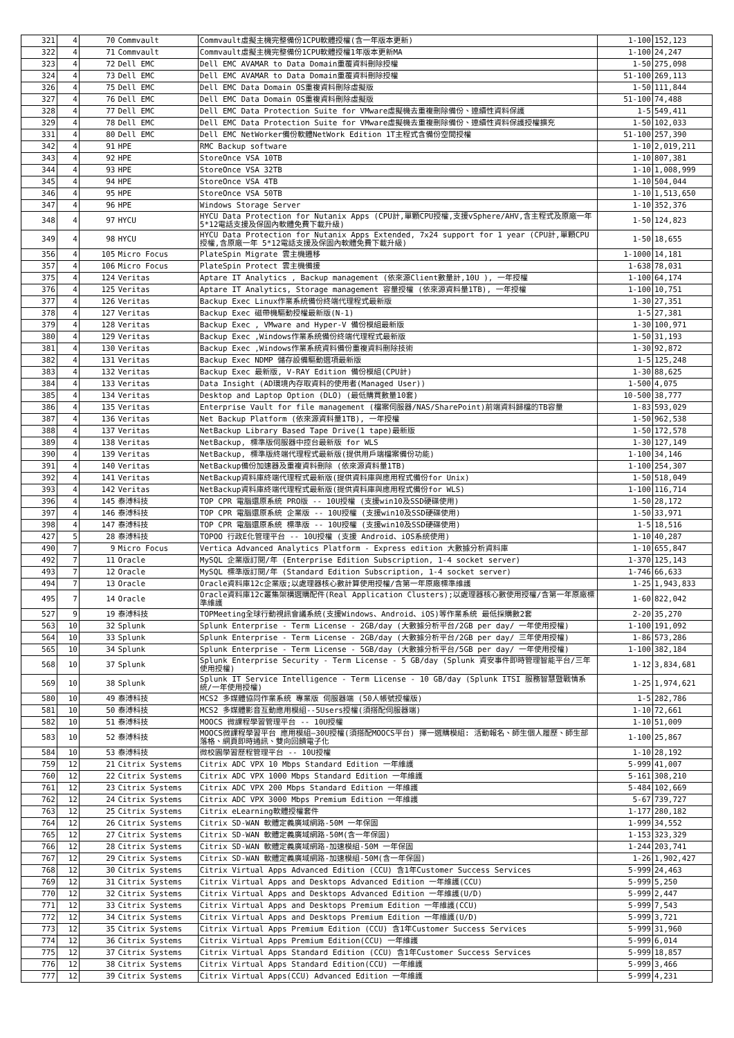| 321 | 4 | 70 | Commvault | Commvault虛擬主機完整備份1CPU軟體授權(含一年版本更新) | 1-100 | 152,123 |
| 322 | 4 | 71 | Commvault | Commvault虛擬主機完整備份1CPU軟體授權1年版本更新MA | 1-100 | 24,247 |
| 323 | 4 | 72 | Dell EMC | Dell EMC AVAMAR to Data Domain重覆資料刪除授權 | 1-50 | 275,098 |
| 324 | 4 | 73 | Dell EMC | Dell EMC AVAMAR to Data Domain重覆資料刪除授權 | 51-100 | 269,113 |
| 326 | 4 | 75 | Dell EMC | Dell EMC Data Domain OS重複資料刪除虛擬版 | 1-50 | 111,844 |
| 327 | 4 | 76 | Dell EMC | Dell EMC Data Domain OS重複資料刪除虛擬版 | 51-100 | 74,488 |
| 328 | 4 | 77 | Dell EMC | Dell EMC Data Protection Suite for VMware虛擬機去重複刪除備份、連續性資料保護 | 1-5 | 549,411 |
| 329 | 4 | 78 | Dell EMC | Dell EMC Data Protection Suite for VMware虛擬機去重複刪除備份、連續性資料保護授權擴充 | 1-50 | 102,033 |
| 331 | 4 | 80 | Dell EMC | Dell EMC NetWorker備份軟體NetWork Edition 1T主程式含備份空間授權 | 51-100 | 257,390 |
| 342 | 4 | 91 | HPE | RMC Backup software | 1-10 | 2,019,211 |
| 343 | 4 | 92 | HPE | StoreOnce VSA 10TB | 1-10 | 807,381 |
| 344 | 4 | 93 | HPE | StoreOnce VSA 32TB | 1-10 | 1,008,999 |
| 345 | 4 | 94 | HPE | StoreOnce VSA 4TB | 1-10 | 504,044 |
| 346 | 4 | 95 | HPE | StoreOnce VSA 50TB | 1-10 | 1,513,650 |
| 347 | 4 | 96 | HPE | Windows Storage Server | 1-10 | 352,376 |
| 348 | 4 | 97 | HYCU | HYCU Data Protection for Nutanix Apps (CPU計,單顆CPU授權,支援vSphere/AHV,含主程式及原廠一年 5*12電話支援及保固內軟體免費下載升級) | 1-50 | 124,823 |
| 349 | 4 | 98 | HYCU | HYCU Data Protection for Nutanix Apps Extended, 7x24 support for 1 year (CPU計,單顆CPU授權,含原廠一年 5*12電話支援及保固內軟體免費下載升級) | 1-50 | 18,655 |
| 356 | 4 | 105 | Micro Focus | PlateSpin Migrate 雲主機遷移 | 1-1000 | 14,181 |
| 357 | 4 | 106 | Micro Focus | PlateSpin Protect 雲主機備援 | 1-638 | 78,031 |
| 375 | 4 | 124 | Veritas | Aptare IT Analytics , Backup management (依來源Client數量計,10U ), 一年授權 | 1-100 | 64,174 |
| 376 | 4 | 125 | Veritas | Aptare IT Analytics, Storage management 容量授權 (依來源資料量1TB), 一年授權 | 1-100 | 10,751 |
| 377 | 4 | 126 | Veritas | Backup Exec Linux作業系統備份終端代理程式最新版 | 1-30 | 27,351 |
| 378 | 4 | 127 | Veritas | Backup Exec 磁帶機驅動授權最新版(N-1) | 1-5 | 27,381 |
| 379 | 4 | 128 | Veritas | Backup Exec , VMware and Hyper-V 備份模組最新版 | 1-30 | 100,971 |
| 380 | 4 | 129 | Veritas | Backup Exec ,Windows作業系統備份終端代理程式最新版 | 1-50 | 31,193 |
| 381 | 4 | 130 | Veritas | Backup Exec ,Windows作業系統資料備份重複資料刪除技術 | 1-30 | 92,872 |
| 382 | 4 | 131 | Veritas | Backup Exec NDMP 儲存設備驅動選項最新版 | 1-5 | 125,248 |
| 383 | 4 | 132 | Veritas | Backup Exec 最新版, V-RAY Edition 備份模組(CPU計) | 1-30 | 88,625 |
| 384 | 4 | 133 | Veritas | Data Insight (AD環境內存取資料的使用者(Managed User)) | 1-500 | 4,075 |
| 385 | 4 | 134 | Veritas | Desktop and Laptop Option (DLO) (最低購買數量10套) | 10-500 | 38,777 |
| 386 | 4 | 135 | Veritas | Enterprise Vault for file management (檔案伺服器/NAS/SharePoint)前端資料歸檔的TB容量 | 1-83 | 593,029 |
| 387 | 4 | 136 | Veritas | Net Backup Platform (依來源資料量1TB), 一年授權 | 1-50 | 962,538 |
| 388 | 4 | 137 | Veritas | NetBackup Library Based Tape Drive(1 tape)最新版 | 1-50 | 172,578 |
| 389 | 4 | 138 | Veritas | NetBackup, 標準版伺服器中控台最新版 for WLS | 1-30 | 127,149 |
| 390 | 4 | 139 | Veritas | NetBackup, 標準版終端代理程式最新版(提供用戶端檔案備份功能) | 1-100 | 34,146 |
| 391 | 4 | 140 | Veritas | NetBackup備份加速器及重複資料刪除 (依來源資料量1TB) | 1-100 | 254,307 |
| 392 | 4 | 141 | Veritas | NetBackup資料庫終端代理程式最新版(提供資料庫與應用程式備份for Unix) | 1-50 | 518,049 |
| 393 | 4 | 142 | Veritas | NetBackup資料庫終端代理程式最新版(提供資料庫與應用程式備份for WLS) | 1-100 | 116,714 |
| 396 | 4 | 145 | 泰溥科技 | TOP CPR 電腦還原系統 PRO版 -- 10U授權 (支援win10及SSD硬碟使用) | 1-50 | 28,172 |
| 397 | 4 | 146 | 泰溥科技 | TOP CPR 電腦還原系統 企業版 -- 10U授權 (支援win10及SSD硬碟使用) | 1-50 | 33,971 |
| 398 | 4 | 147 | 泰溥科技 | TOP CPR 電腦還原系統 標準版 -- 10U授權 (支援win10及SSD硬碟使用) | 1-5 | 18,516 |
| 427 | 5 | 28 | 泰溥科技 | TOPOO 行政E化管理平台 -- 10U授權 (支援 Android、iOS系統使用) | 1-10 | 40,287 |
| 490 | 7 | 9 | Micro Focus | Vertica Advanced Analytics Platform - Express edition 大數據分析資料庫 | 1-10 | 655,847 |
| 492 | 7 | 11 | Oracle | MySQL 企業版訂閱/年 (Enterprise Edition Subscription, 1-4 socket server) | 1-370 | 125,143 |
| 493 | 7 | 12 | Oracle | MySQL 標準版訂閱/年 (Standard Edition Subscription, 1-4 socket server) | 1-746 | 66,633 |
| 494 | 7 | 13 | Oracle | Oracle資料庫12c企業版;以處理器核心數計算使用授權/含第一年原廠標準維護 | 1-25 | 1,943,833 |
| 495 | 7 | 14 | Oracle | Oracle資料庫12c叢集架構選購配件(Real Application Clusters);以處理器核心數使用授權/含第一年原廠標準維護 | 1-60 | 822,042 |
| 527 | 9 | 19 | 泰溥科技 | TOPMeeting全球行動視訊會議系統(支援Windows、Android、iOS)等作業系統 最低採購數2套 | 2-20 | 35,270 |
| 563 | 10 | 32 | Splunk | Splunk Enterprise - Term License - 2GB/day (大數據分析平台/2GB per day/ 一年使用授權) | 1-100 | 191,092 |
| 564 | 10 | 33 | Splunk | Splunk Enterprise - Term License - 2GB/day (大數據分析平台/2GB per day/ 三年使用授權) | 1-86 | 573,286 |
| 565 | 10 | 34 | Splunk | Splunk Enterprise - Term License - 5GB/day (大數據分析平台/5GB per day/ 一年使用授權) | 1-100 | 382,184 |
| 568 | 10 | 37 | Splunk | Splunk Enterprise Security - Term License - 5 GB/day (Splunk 資安事件即時管理智能平台/三年使用授權) | 1-12 | 3,834,681 |
| 569 | 10 | 38 | Splunk | Splunk IT Service Intelligence - Term License - 10 GB/day (Splunk ITSI 服務智慧暨戰情系統/一年使用授權) | 1-25 | 1,974,621 |
| 580 | 10 | 49 | 泰溥科技 | MCS2 多媒體協同作業系統 專業版 伺服器端 (50人帳號授權版) | 1-5 | 282,786 |
| 581 | 10 | 50 | 泰溥科技 | MCS2 多媒體影音互動應用模組--5Users授權(須搭配伺服器端) | 1-10 | 72,661 |
| 582 | 10 | 51 | 泰溥科技 | MOOCS 微課程學習管理平台 -- 10U授權 | 1-10 | 51,009 |
| 583 | 10 | 52 | 泰溥科技 | MOOCS微課程學習平台 應用模組—30U授權(須搭配MOOCS平台) 擇一選購模組: 活動報名、師生個人履歷、師生部落格、網頁即時通訊、雙向回饋電子化 | 1-100 | 25,867 |
| 584 | 10 | 53 | 泰溥科技 | 微校園學習歷程管理平台 -- 10U授權 | 1-10 | 28,192 |
| 759 | 12 | 21 | Citrix Systems | Citrix ADC VPX 10 Mbps Standard Edition 一年維護 | 5-999 | 41,007 |
| 760 | 12 | 22 | Citrix Systems | Citrix ADC VPX 1000 Mbps Standard Edition 一年維護 | 5-161 | 308,210 |
| 761 | 12 | 23 | Citrix Systems | Citrix ADC VPX 200 Mbps Standard Edition 一年維護 | 5-484 | 102,669 |
| 762 | 12 | 24 | Citrix Systems | Citrix ADC VPX 3000 Mbps Premium Edition 一年維護 | 5-67 | 739,727 |
| 763 | 12 | 25 | Citrix Systems | Citrix eLearning軟體授權套件 | 1-177 | 280,182 |
| 764 | 12 | 26 | Citrix Systems | Citrix SD-WAN 軟體定義廣域網路-50M 一年保固 | 1-999 | 34,552 |
| 765 | 12 | 27 | Citrix Systems | Citrix SD-WAN 軟體定義廣域網路-50M(含一年保固) | 1-153 | 323,329 |
| 766 | 12 | 28 | Citrix Systems | Citrix SD-WAN 軟體定義廣域網路-加速模組-50M 一年保固 | 1-244 | 203,741 |
| 767 | 12 | 29 | Citrix Systems | Citrix SD-WAN 軟體定義廣域網路-加速模組-50M(含一年保固) | 1-26 | 1,902,427 |
| 768 | 12 | 30 | Citrix Systems | Citrix Virtual Apps Advanced Edition (CCU) 含1年Customer Success Services | 5-999 | 24,463 |
| 769 | 12 | 31 | Citrix Systems | Citrix Virtual Apps and Desktops Advanced Edition 一年維護(CCU) | 5-999 | 5,250 |
| 770 | 12 | 32 | Citrix Systems | Citrix Virtual Apps and Desktops Advanced Edition 一年維護(U/D) | 5-999 | 2,447 |
| 771 | 12 | 33 | Citrix Systems | Citrix Virtual Apps and Desktops Premium Edition 一年維護(CCU) | 5-999 | 7,543 |
| 772 | 12 | 34 | Citrix Systems | Citrix Virtual Apps and Desktops Premium Edition 一年維護(U/D) | 5-999 | 3,721 |
| 773 | 12 | 35 | Citrix Systems | Citrix Virtual Apps Premium Edition (CCU) 含1年Customer Success Services | 5-999 | 31,960 |
| 774 | 12 | 36 | Citrix Systems | Citrix Virtual Apps Premium Edition(CCU) 一年維護 | 5-999 | 6,014 |
| 775 | 12 | 37 | Citrix Systems | Citrix Virtual Apps Standard Edition (CCU) 含1年Customer Success Services | 5-999 | 18,857 |
| 776 | 12 | 38 | Citrix Systems | Citrix Virtual Apps Standard Edition(CCU) 一年維護 | 5-999 | 3,466 |
| 777 | 12 | 39 | Citrix Systems | Citrix Virtual Apps(CCU) Advanced Edition 一年維護 | 5-999 | 4,231 |